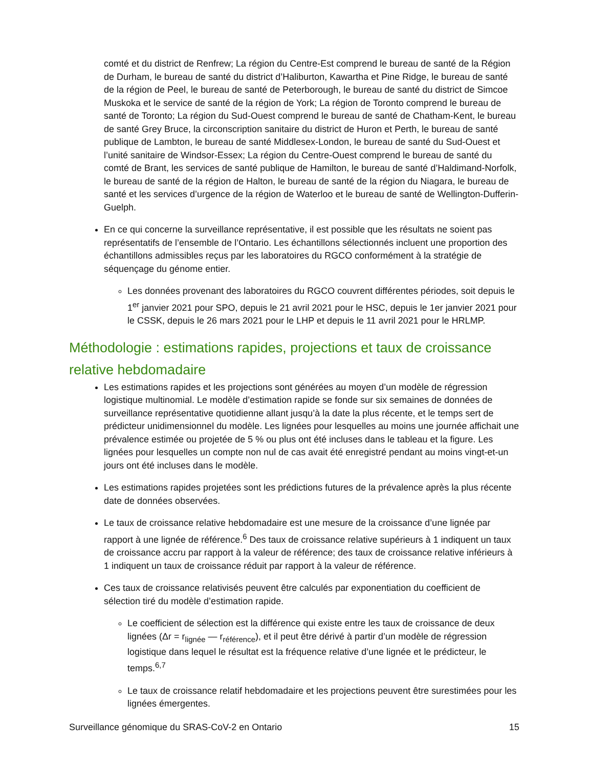comté et du district de Renfrew; La région du Centre-Est comprend le bureau de santé de la Région de Durham, le bureau de santé du district d’Haliburton, Kawartha et Pine Ridge, le bureau de santé de la région de Peel, le bureau de santé de Peterborough, le bureau de santé du district de Simcoe Muskoka et le service de santé de la région de York; La région de Toronto comprend le bureau de santé de Toronto; La région du Sud-Ouest comprend le bureau de santé de Chatham-Kent, le bureau de santé Grey Bruce, la circonscription sanitaire du district de Huron et Perth, le bureau de santé publique de Lambton, le bureau de santé Middlesex-London, le bureau de santé du Sud-Ouest et l’unité sanitaire de Windsor-Essex; La région du Centre-Ouest comprend le bureau de santé du comté de Brant, les services de santé publique de Hamilton, le bureau de santé d’Haldimand-Norfolk, le bureau de santé de la région de Halton, le bureau de santé de la région du Niagara, le bureau de santé et les services d’urgence de la région de Waterloo et le bureau de santé de Wellington-Dufferin-Guelph.
En ce qui concerne la surveillance représentative, il est possible que les résultats ne soient pas représentatifs de l’ensemble de l’Ontario. Les échantillons sélectionnés incluent une proportion des échantillons admissibles reçus par les laboratoires du RGCO conformément à la stratégie de séquençage du génome entier.
Les données provenant des laboratoires du RGCO couvrent différentes périodes, soit depuis le 1<sup>er</sup> janvier 2021 pour SPO, depuis le 21 avril 2021 pour le HSC, depuis le 1er janvier 2021 pour le CSSK, depuis le 26 mars 2021 pour le LHP et depuis le 11 avril 2021 pour le HRLMP.
Méthodologie : estimations rapides, projections et taux de croissance relative hebdomadaire
Les estimations rapides et les projections sont générées au moyen d’un modèle de régression logistique multinomial. Le modèle d’estimation rapide se fonde sur six semaines de données de surveillance représentative quotidienne allant jusqu’à la date la plus récente, et le temps sert de prédicteur unidimensionnel du modèle. Les lignées pour lesquelles au moins une journée affichait une prévalence estimée ou projetée de 5 % ou plus ont été incluses dans le tableau et la figure. Les lignées pour lesquelles un compte non nul de cas avait été enregistré pendant au moins vingt-et-un jours ont été incluses dans le modèle.
Les estimations rapides projetées sont les prédictions futures de la prévalence après la plus récente date de données observées.
Le taux de croissance relative hebdomadaire est une mesure de la croissance d’une lignée par rapport à une lignée de référence.<sup>6</sup> Des taux de croissance relative supérieurs à 1 indiquent un taux de croissance accru par rapport à la valeur de référence; des taux de croissance relative inférieurs à 1 indiquent un taux de croissance réduit par rapport à la valeur de référence.
Ces taux de croissance relativisés peuvent être calculés par exponentiation du coefficient de sélection tiré du modèle d’estimation rapide.
Le coefficient de sélection est la différence qui existe entre les taux de croissance de deux lignées (Δr = r<sub>lignée</sub> — r<sub>référence</sub>), et il peut être dérivé à partir d’un modèle de régression logistique dans lequel le résultat est la fréquence relative d’une lignée et le prédicteur, le temps.<sup>6,7</sup>
Le taux de croissance relatif hebdomadaire et les projections peuvent être surestimées pour les lignées émergentes.
Surveillance génomique du SRAS-CoV-2 en Ontario 15